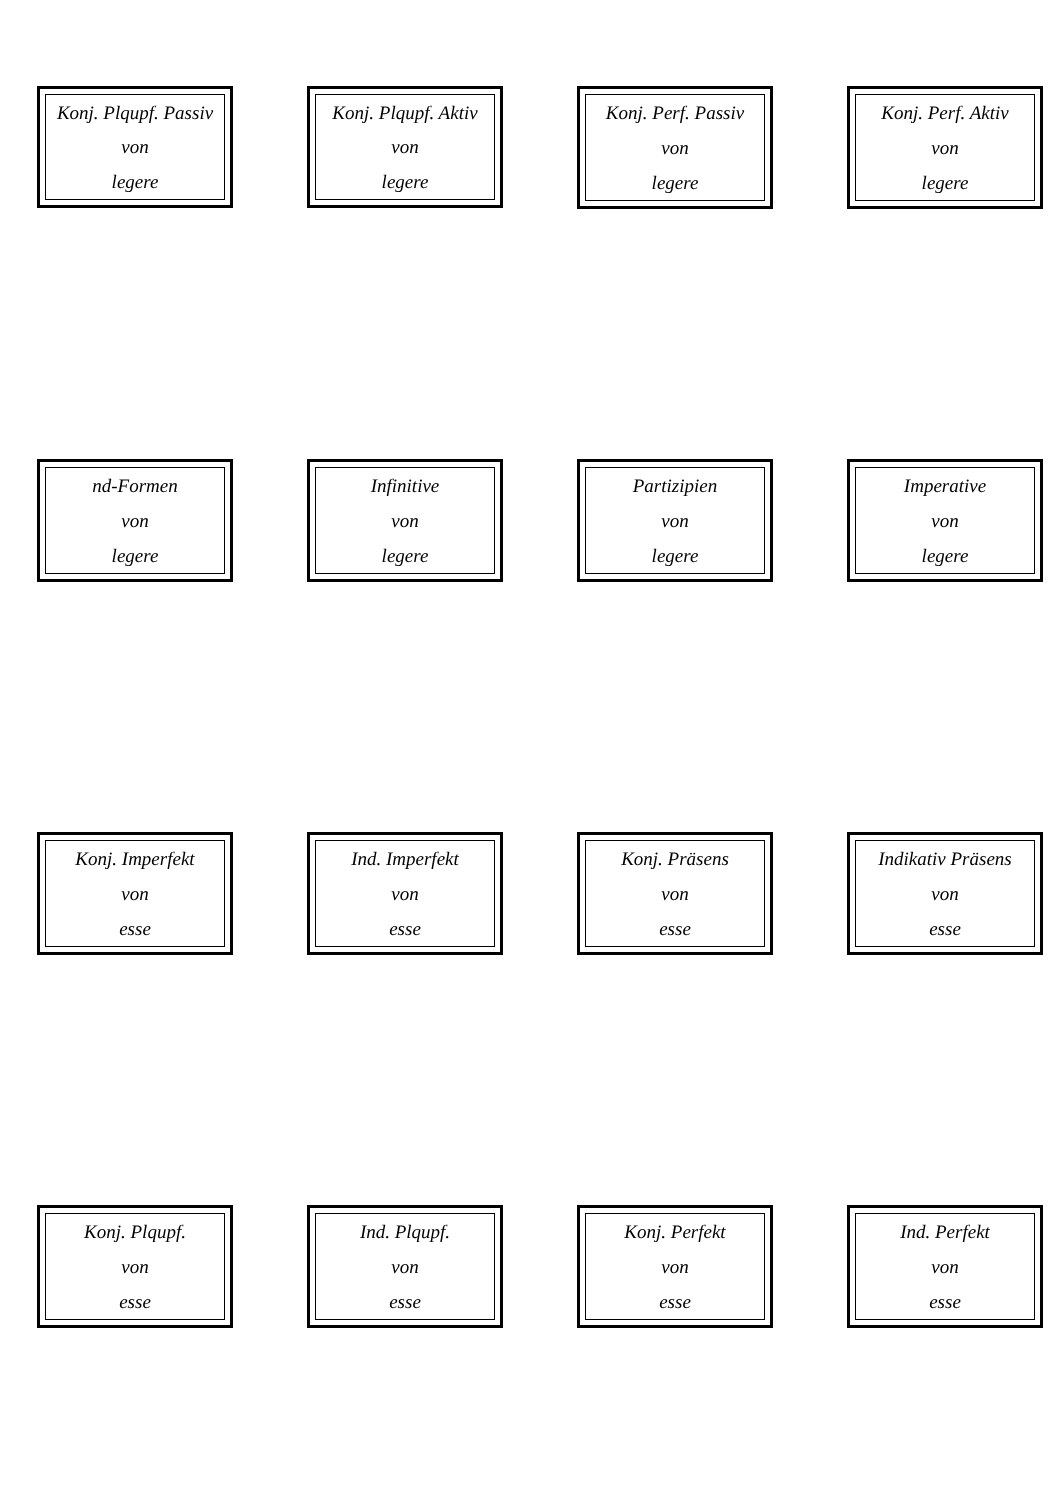Konj. Plqupf. Passiv
von
legere
Konj. Plqupf. Aktiv
von
legere
Konj. Perf. Passiv
von
legere
Konj. Perf. Aktiv
von
legere
nd-Formen
von
legere
Infinitive
von
legere
Partizipien
von
legere
Imperative
von
legere
Konj. Imperfekt
von
esse
Ind. Imperfekt
von
esse
Konj. Präsens
von
esse
Indikativ Präsens
von
esse
Konj. Plqupf.
von
esse
Ind. Plqupf.
von
esse
Konj. Perfekt
von
esse
Ind. Perfekt
von
esse